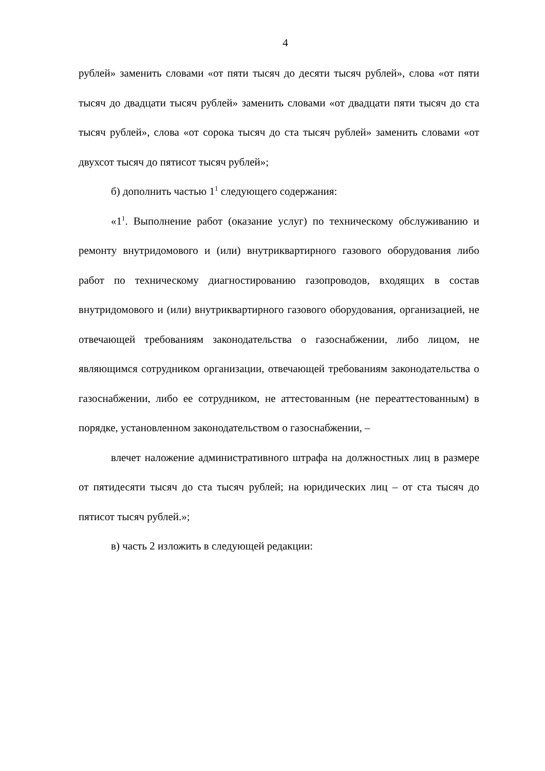4
рублей» заменить словами «от пяти тысяч до десяти тысяч рублей», слова «от пяти тысяч до двадцати тысяч рублей» заменить словами «от двадцати пяти тысяч до ста тысяч рублей», слова «от сорока тысяч до ста тысяч рублей» заменить словами «от двухсот тысяч до пятисот тысяч рублей»;
б) дополнить частью 1<sup>1</sup> следующего содержания:
«1<sup>1</sup>. Выполнение работ (оказание услуг) по техническому обслуживанию и ремонту внутридомового и (или) внутриквартирного газового оборудования либо работ по техническому диагностированию газопроводов, входящих в состав внутридомового и (или) внутриквартирного газового оборудования, организацией, не отвечающей требованиям законодательства о газоснабжении, либо лицом, не являющимся сотрудником организации, отвечающей требованиям законодательства о газоснабжении, либо ее сотрудником, не аттестованным (не переаттестованным) в порядке, установленном законодательством о газоснабжении, –
влечет наложение административного штрафа на должностных лиц в размере от пятидесяти тысяч до ста тысяч рублей; на юридических лиц – от ста тысяч до пятисот тысяч рублей.»;
в) часть 2 изложить в следующей редакции: